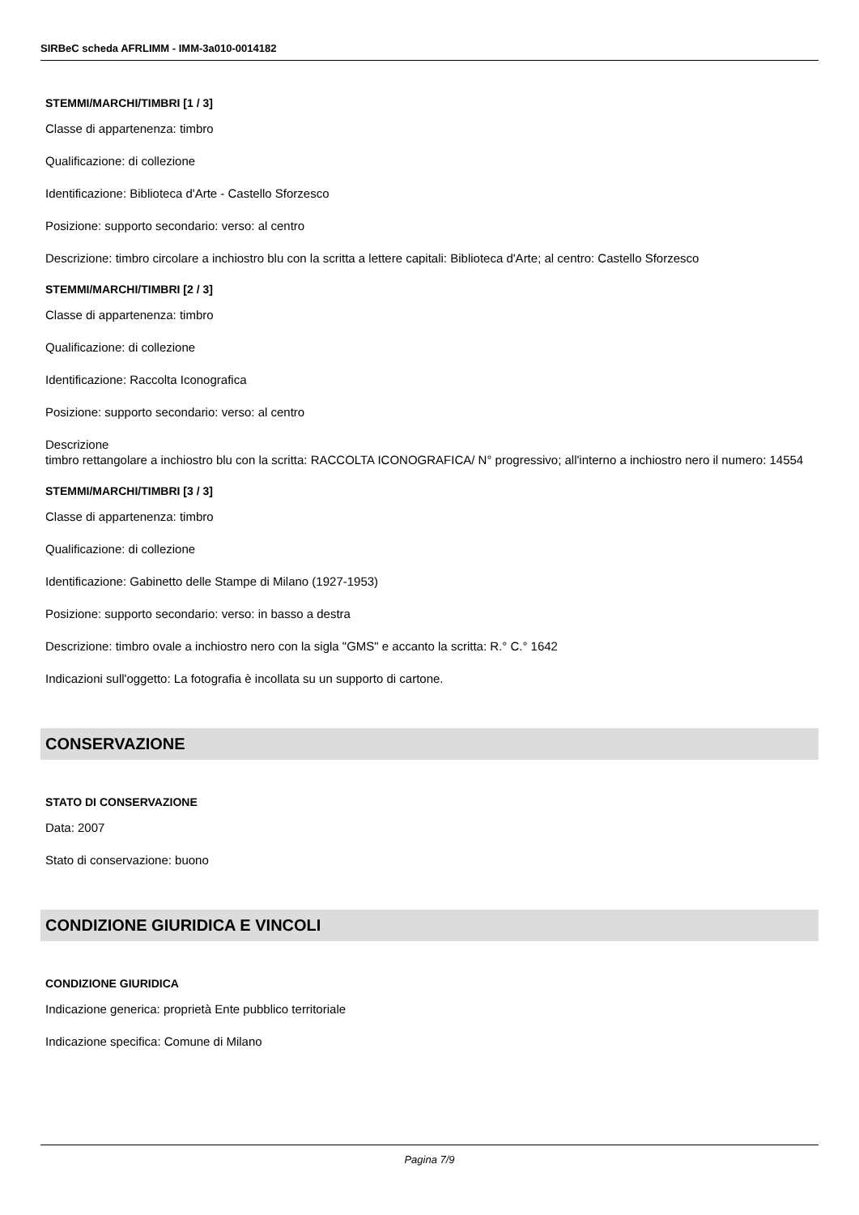SIRBeC scheda AFRLIMM - IMM-3a010-0014182
STEMMI/MARCHI/TIMBRI [1 / 3]
Classe di appartenenza: timbro
Qualificazione: di collezione
Identificazione: Biblioteca d'Arte - Castello Sforzesco
Posizione: supporto secondario: verso: al centro
Descrizione: timbro circolare a inchiostro blu con la scritta a lettere capitali: Biblioteca d'Arte; al centro: Castello Sforzesco
STEMMI/MARCHI/TIMBRI [2 / 3]
Classe di appartenenza: timbro
Qualificazione: di collezione
Identificazione: Raccolta Iconografica
Posizione: supporto secondario: verso: al centro
Descrizione
timbro rettangolare a inchiostro blu con la scritta: RACCOLTA ICONOGRAFICA/ N° progressivo; all'interno a inchiostro nero il numero: 14554
STEMMI/MARCHI/TIMBRI [3 / 3]
Classe di appartenenza: timbro
Qualificazione: di collezione
Identificazione: Gabinetto delle Stampe di Milano (1927-1953)
Posizione: supporto secondario: verso: in basso a destra
Descrizione: timbro ovale a inchiostro nero con la sigla "GMS" e accanto la scritta: R.° C.° 1642
Indicazioni sull'oggetto: La fotografia è incollata su un supporto di cartone.
CONSERVAZIONE
STATO DI CONSERVAZIONE
Data: 2007
Stato di conservazione: buono
CONDIZIONE GIURIDICA E VINCOLI
CONDIZIONE GIURIDICA
Indicazione generica: proprietà Ente pubblico territoriale
Indicazione specifica: Comune di Milano
Pagina 7/9